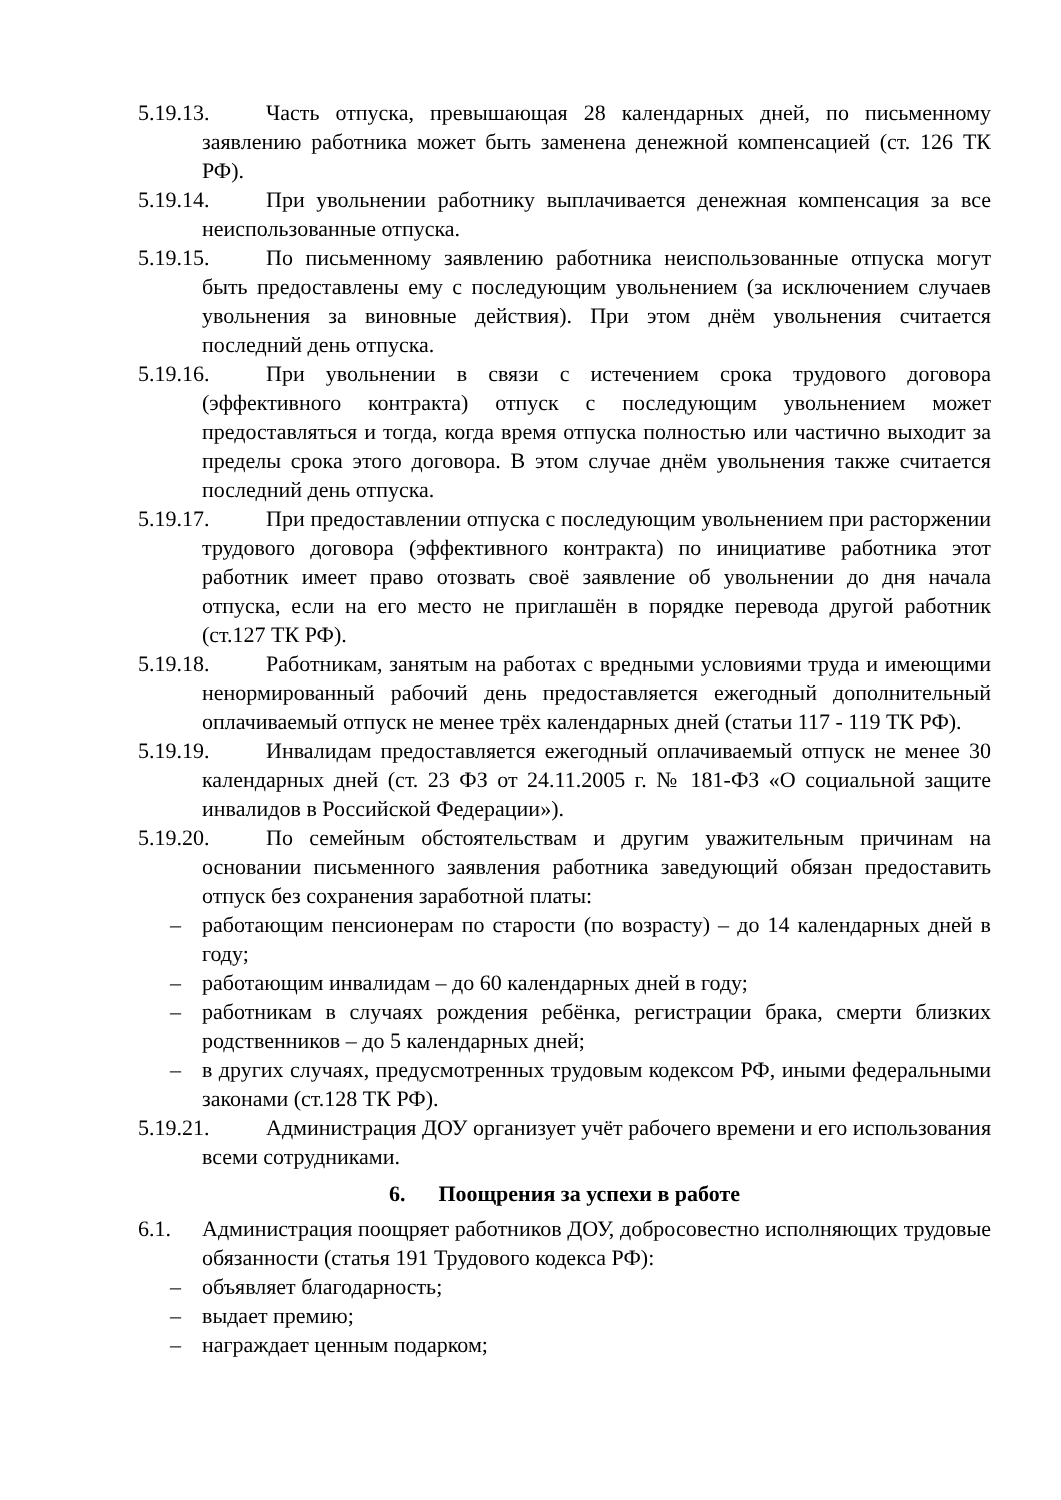5.19.13. Часть отпуска, превышающая 28 календарных дней, по письменному заявлению работника может быть заменена денежной компенсацией (ст. 126 ТК РФ).
5.19.14. При увольнении работнику выплачивается денежная компенсация за все неиспользованные отпуска.
5.19.15. По письменному заявлению работника неиспользованные отпуска могут быть предоставлены ему с последующим увольнением (за исключением случаев увольнения за виновные действия). При этом днём увольнения считается последний день отпуска.
5.19.16. При увольнении в связи с истечением срока трудового договора (эффективного контракта) отпуск с последующим увольнением может предоставляться и тогда, когда время отпуска полностью или частично выходит за пределы срока этого договора. В этом случае днём увольнения также считается последний день отпуска.
5.19.17. При предоставлении отпуска с последующим увольнением при расторжении трудового договора (эффективного контракта) по инициативе работника этот работник имеет право отозвать своё заявление об увольнении до дня начала отпуска, если на его место не приглашён в порядке перевода другой работник (ст.127 ТК РФ).
5.19.18. Работникам, занятым на работах с вредными условиями труда и имеющими ненормированный рабочий день предоставляется ежегодный дополнительный оплачиваемый отпуск не менее трёх календарных дней (статьи 117 - 119 ТК РФ).
5.19.19. Инвалидам предоставляется ежегодный оплачиваемый отпуск не менее 30 календарных дней (ст. 23 ФЗ от 24.11.2005 г. № 181-ФЗ «О социальной защите инвалидов в Российской Федерации»).
5.19.20. По семейным обстоятельствам и другим уважительным причинам на основании письменного заявления работника заведующий обязан предоставить отпуск без сохранения заработной платы:
– работающим пенсионерам по старости (по возрасту) – до 14 календарных дней в году;
– работающим инвалидам – до 60 календарных дней в году;
– работникам в случаях рождения ребёнка, регистрации брака, смерти близких родственников – до 5 календарных дней;
– в других случаях, предусмотренных трудовым кодексом РФ, иными федеральными законами (ст.128 ТК РФ).
5.19.21. Администрация ДОУ организует учёт рабочего времени и его использования всеми сотрудниками.
6. Поощрения за успехи в работе
6.1. Администрация поощряет работников ДОУ, добросовестно исполняющих трудовые обязанности (статья 191 Трудового кодекса РФ):
– объявляет благодарность;
– выдает премию;
– награждает ценным подарком;